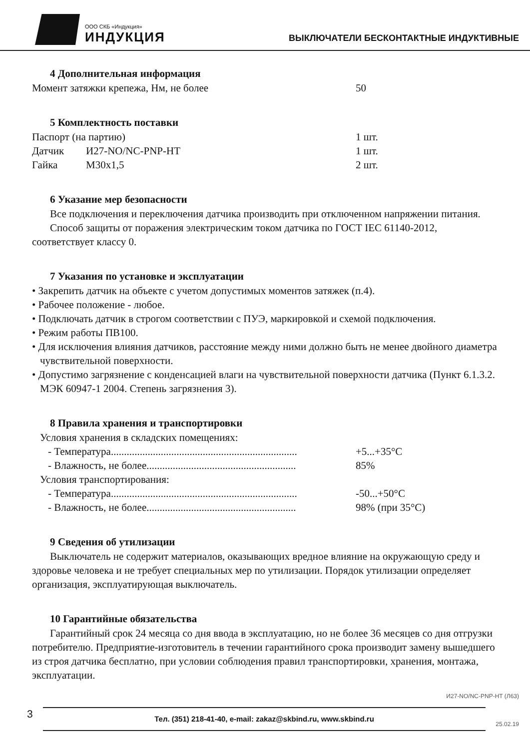ООО СКБ «Индукция»
ИНДУКЦИЯ
ВЫКЛЮЧАТЕЛИ БЕСКОНТАКТНЫЕ ИНДУКТИВНЫЕ
4 Дополнительная информация
Момент затяжки крепежа, Нм, не более 50
5 Комплектность поставки
Паспорт (на партию) 1 шт.
Датчик И27-NO/NC-PNP-HT 1 шт.
Гайка М30х1,5 2 шт.
6 Указание мер безопасности
Все подключения и переключения датчика производить при отключенном напряжении питания.
Способ защиты от поражения электрическим током датчика по ГОСТ IEC 61140-2012, соответствует классу 0.
7 Указания по установке и эксплуатации
• Закрепить датчик на объекте с учетом допустимых моментов затяжек (п.4).
• Рабочее положение - любое.
• Подключать датчик в строгом соответствии с ПУЭ, маркировкой и схемой подключения.
• Режим работы ПВ100.
• Для исключения влияния датчиков, расстояние между ними должно быть не менее двойного диаметра чувствительной поверхности.
• Допустимо загрязнение с конденсацией влаги на чувствительной поверхности датчика (Пункт 6.1.3.2. МЭК 60947-1 2004. Степень загрязнения 3).
8 Правила хранения и транспортировки
Условия хранения в складских помещениях:
- Температура....................................................................... +5...+35°С
- Влажность, не более......................................................... 85%
Условия транспортирования:
- Температура....................................................................... -50...+50°С
- Влажность, не более......................................................... 98% (при 35°С)
9 Сведения об утилизации
Выключатель не содержит материалов, оказывающих вредное влияние на окружающую среду и здоровье человека и не требует специальных мер по утилизации. Порядок утилизации определяет организация, эксплуатирующая выключатель.
10 Гарантийные обязательства
Гарантийный срок 24 месяца со дня ввода в эксплуатацию, но не более 36 месяцев со дня отгрузки потребителю. Предприятие-изготовитель в течении гарантийного срока производит замену вышедшего из строя датчика бесплатно, при условии соблюдения правил транспортировки, хранения, монтажа, эксплуатации.
И27-NO/NC-PNP-HT (Л63)
3
Тел. (351) 218-41-40, e-mail: zakaz@skbind.ru, www.skbind.ru
25.02.19